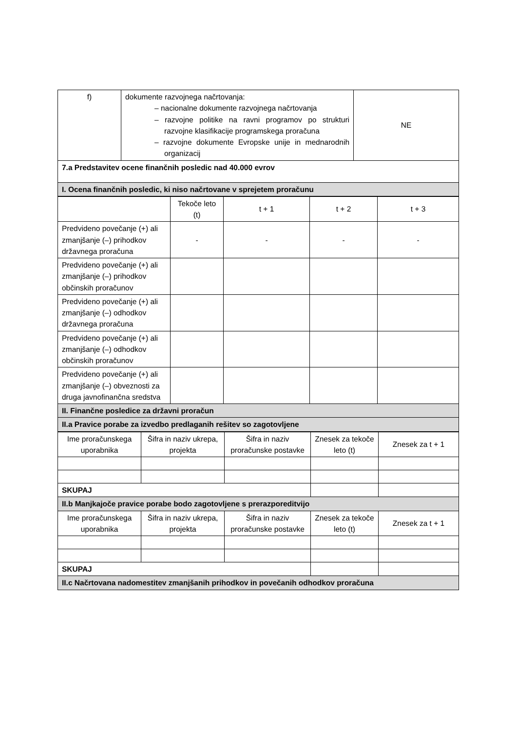| f) | dokumente razvojnega načrtovanja: – nacionalne dokumente razvojnega načrtovanja – razvojne politike na ravni programov po strukturi razvojne klasifikacije programskega proračuna – razvojne dokumente Evropske unije in mednarodnih organizacij | NE |
| 7.a Predstavitev ocene finančnih posledic nad 40.000 evrov | | |
| I. Ocena finančnih posledic, ki niso načrtovane v sprejetem proračunu | | |
| | Tekoče leto (t) | t + 1 | t + 2 | t + 3 |
| Predvideno povečanje (+) ali zmanjšanje (–) prihodkov državnega proračuna | - | - | - | - |
| Predvideno povečanje (+) ali zmanjšanje (–) prihodkov občinskih proračunov | | | | |
| Predvideno povečanje (+) ali zmanjšanje (–) odhodkov državnega proračuna | | | | |
| Predvideno povečanje (+) ali zmanjšanje (–) odhodkov občinskih proračunov | | | | |
| Predvideno povečanje (+) ali zmanjšanje (–) obveznosti za druga javnofinančna sredstva | | | | |
| II. Finančne posledice za državni proračun | | | | |
| II.a Pravice porabe za izvedbo predlaganih rešitev so zagotovljene | | | | |
| Ime proračunskega uporabnika | Šifra in naziv ukrepa, projekta | Šifra in naziv proračunske postavke | Znesek za tekoče leto (t) | Znesek za t + 1 |
| SKUPAJ | | | | |
| II.b Manjkajoče pravice porabe bodo zagotovljene s prerazporeditvijo | | | | |
| Ime proračunskega uporabnika | Šifra in naziv ukrepa, projekta | Šifra in naziv proračunske postavke | Znesek za tekoče leto (t) | Znesek za t + 1 |
| SKUPAJ | | | | |
| II.c Načrtovana nadomestitev zmanjšanih prihodkov in povečanih odhodkov proračuna | | | | |